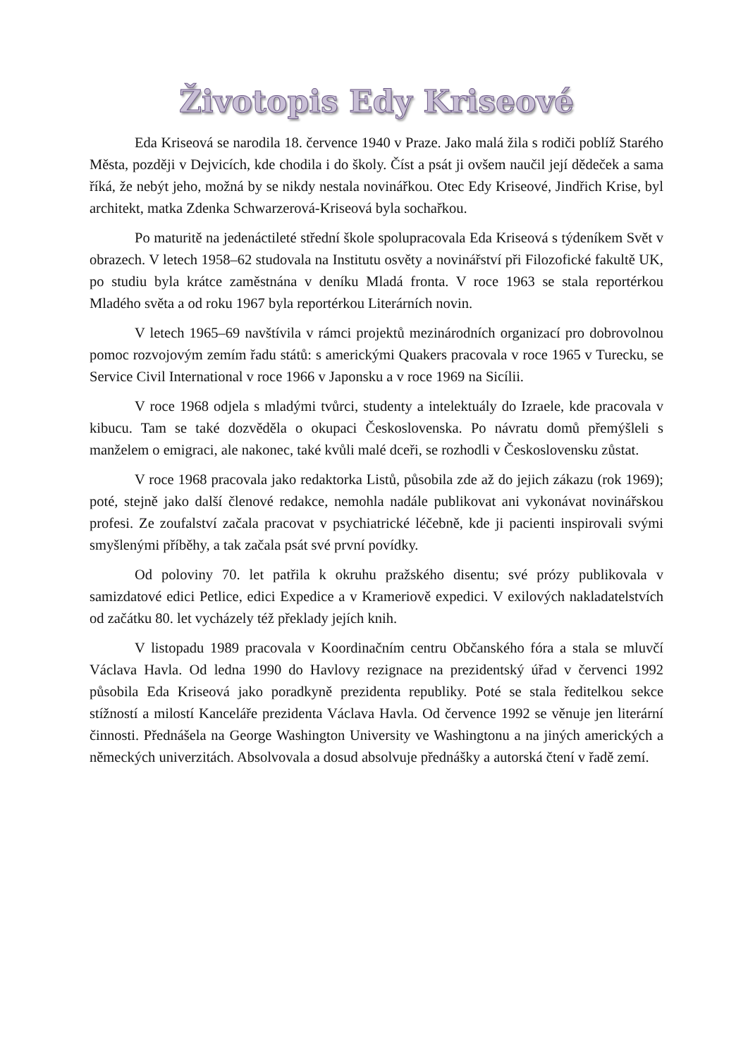Životopis Edy Kriseové
Eda Kriseová se narodila 18. července 1940 v Praze. Jako malá žila s rodiči poblíž Starého Města, později v Dejvicích, kde chodila i do školy. Číst a psát ji ovšem naučil její dědeček a sama říká, že nebýt jeho, možná by se nikdy nestala novinářkou. Otec Edy Kriseové, Jindřich Krise, byl architekt, matka Zdenka Schwarzerová-Kriseová byla sochařkou.
Po maturitě na jedenáctileté střední škole spolupracovala Eda Kriseová s týdeníkem Svět v obrazech. V letech 1958–62 studovala na Institutu osvěty a novinářství při Filozofické fakultě UK, po studiu byla krátce zaměstnána v deníku Mladá fronta. V roce 1963 se stala reportérkou Mladého světa a od roku 1967 byla reportérkou Literárních novin.
V letech 1965–69 navštívila v rámci projektů mezinárodních organizací pro dobrovolnou pomoc rozvojovým zemím řadu států: s americkými Quakers pracovala v roce 1965 v Turecku, se Service Civil International v roce 1966 v Japonsku a v roce 1969 na Sicílii.
V roce 1968 odjela s mladými tvůrci, studenty a intelektuály do Izraele, kde pracovala v kibucu. Tam se také dozvěděla o okupaci Československa. Po návratu domů přemýšleli s manželem o emigraci, ale nakonec, také kvůli malé dceři, se rozhodli v Československu zůstat.
V roce 1968 pracovala jako redaktorka Listů, působila zde až do jejich zákazu (rok 1969); poté, stejně jako další členové redakce, nemohla nadále publikovat ani vykonávat novinářskou profesi. Ze zoufalství začala pracovat v psychiatrické léčebně, kde ji pacienti inspirovali svými smyšlenými příběhy, a tak začala psát své první povídky.
Od poloviny 70. let patřila k okruhu pražského disentu; své prózy publikovala v samizdatové edici Petlice, edici Expedice a v Krameriově expedici. V exilových nakladatelstvích od začátku 80. let vycházely též překlady jejích knih.
V listopadu 1989 pracovala v Koordinačním centru Občanského fóra a stala se mluvčí Václava Havla. Od ledna 1990 do Havlovy rezignace na prezidentský úřad v červenci 1992 působila Eda Kriseová jako poradkyně prezidenta republiky. Poté se stala ředitelkou sekce stížností a milostí Kanceláře prezidenta Václava Havla. Od července 1992 se věnuje jen literární činnosti. Přednášela na George Washington University ve Washingtonu a na jiných amerických a německých univerzitách. Absolvovala a dosud absolvuje přednášky a autorská čtení v řadě zemí.